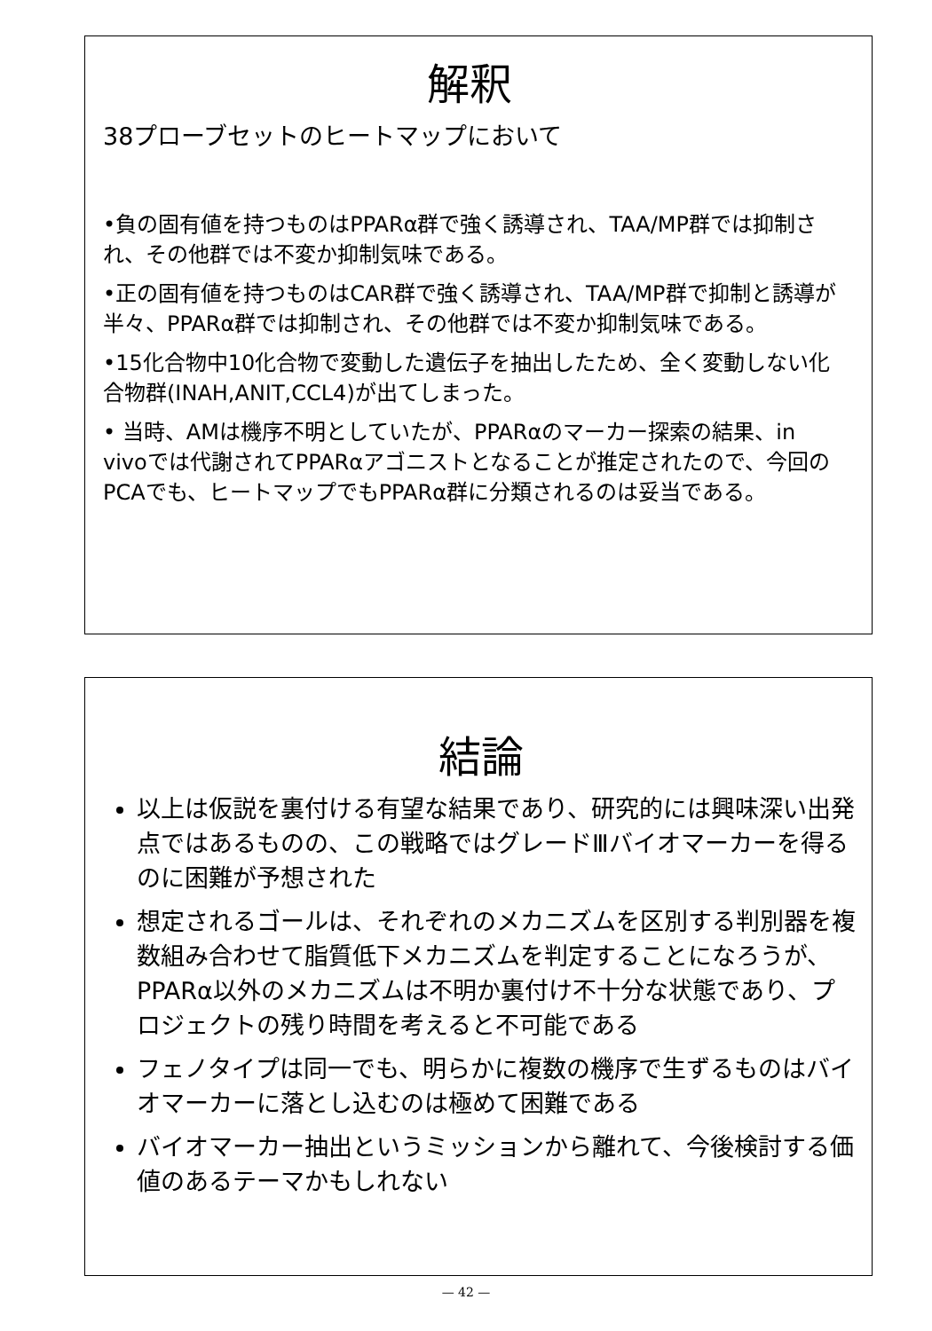解釈
38プローブセットのヒートマップにおいて
•負の固有値を持つものはPPARα群で強く誘導され、TAA/MP群では抑制され、その他群では不変か抑制気味である。
•正の固有値を持つものはCAR群で強く誘導され、TAA/MP群で抑制と誘導が半々、PPARα群では抑制され、その他群では不変か抑制気味である。
•15化合物中10化合物で変動した遺伝子を抽出したため、全く変動しない化合物群(INAH,ANIT,CCL4)が出てしまった。
• 当時、AMは機序不明としていたが、PPARαのマーカー探索の結果、in vivoでは代謝されてPPARαアゴニストとなることが推定されたので、今回のPCAでも、ヒートマップでもPPARα群に分類されるのは妥当である。
結論
以上は仮説を裏付ける有望な結果であり、研究的には興味深い出発点ではあるものの、この戦略ではグレードⅢバイオマーカーを得るのに困難が予想された
想定されるゴールは、それぞれのメカニズムを区別する判別器を複数組み合わせて脂質低下メカニズムを判定することになろうが、PPARα以外のメカニズムは不明か裏付け不十分な状態であり、プロジェクトの残り時間を考えると不可能である
フェノタイプは同一でも、明らかに複数の機序で生ずるものはバイオマーカーに落とし込むのは極めて困難である
バイオマーカー抽出というミッションから離れて、今後検討する価値のあるテーマかもしれない
— 42 —